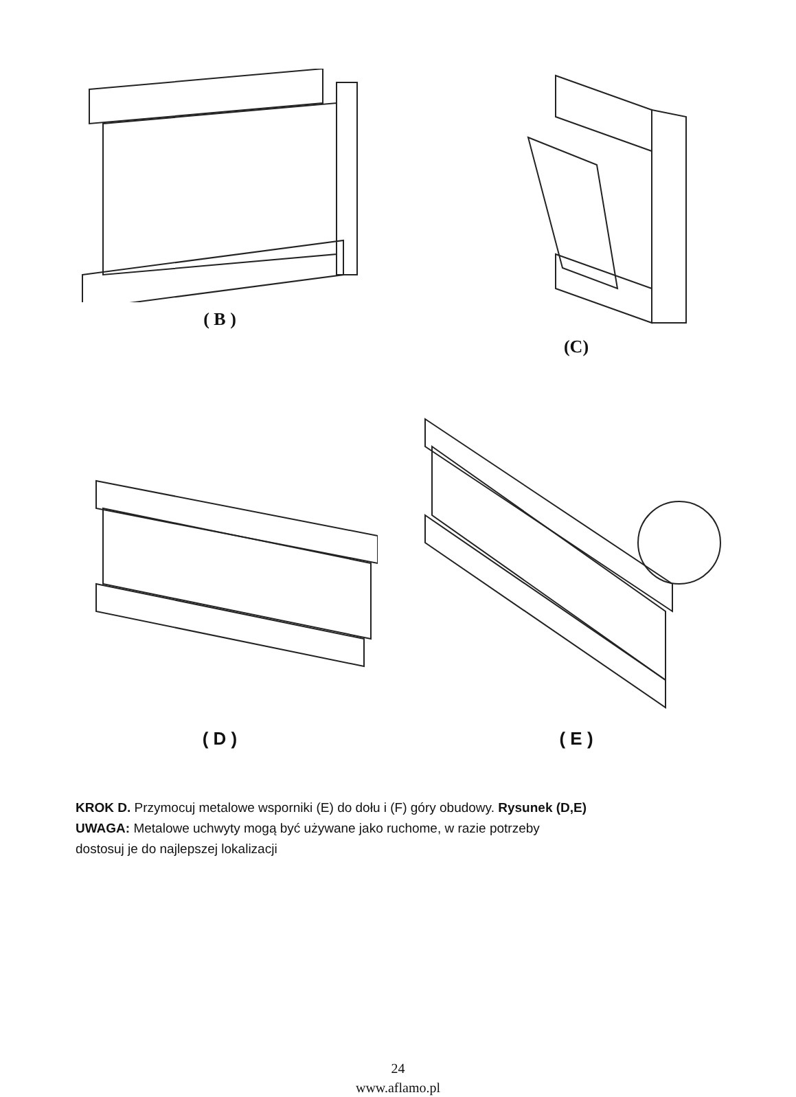( B ) (C)
( D ) ( E )
KROK D. Przymocuj metalowe wsporniki (E) do dołu i (F) góry obudowy. Rysunek (D,E)
UWAGA: Metalowe uchwyty mogą być używane jako ruchome, w razie potrzeby
dostosuj je do najlepszej lokalizacji
24
www.aflamo.pl